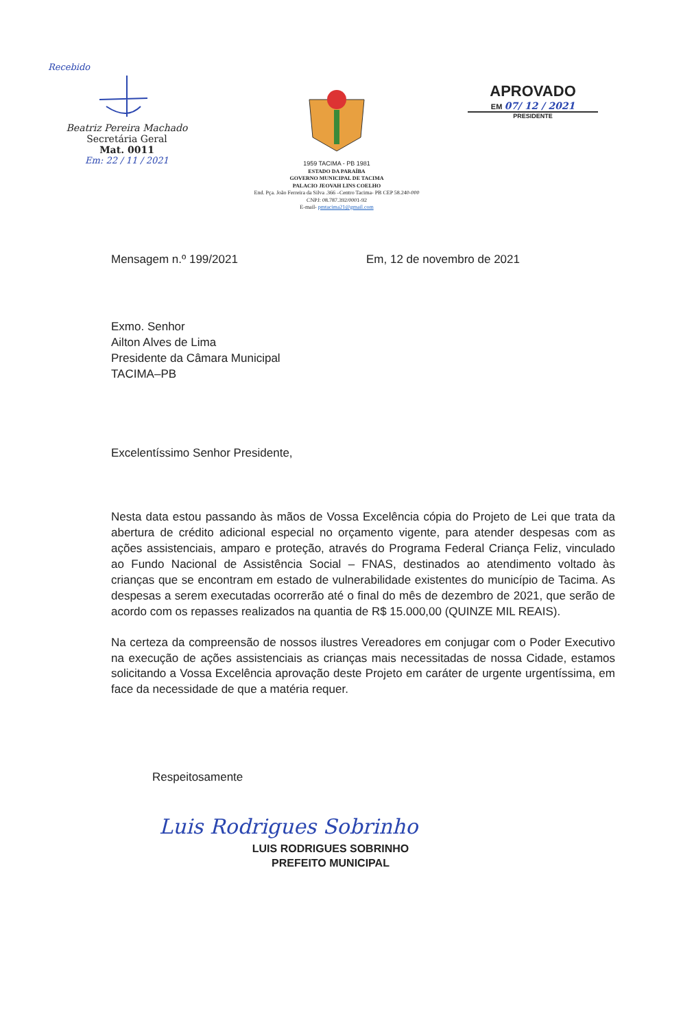Recebido
Beatriz Pereira Machado
Secretária Geral
Mat. 0011
Em: 22 / 11 / 2021
1959 TACIMA - PB 1981
ESTADO DA PARAÍBA
GOVERNO MUNICIPAL DE TACIMA
PALACIO JEOVAH LINS COELHO
End. Pça. João Ferreira da Silva .366 –Centro Tacima- PB CEP 58.240-000
CNPJ: 08.787.392/0001-92
E-mail- pmtacima21@gmail.com
APROVADO
EM 07/ 12 / 2021
PRESIDENTE
Mensagem n.º 199/2021 Em, 12 de novembro de 2021
Exmo. Senhor
Ailton Alves de Lima
Presidente da Câmara Municipal
TACIMA–PB
Excelentíssimo Senhor Presidente,
Nesta data estou passando às mãos de Vossa Excelência cópia do Projeto de Lei que trata da abertura de crédito adicional especial no orçamento vigente, para atender despesas com as ações assistenciais, amparo e proteção, através do Programa Federal Criança Feliz, vinculado ao Fundo Nacional de Assistência Social – FNAS, destinados ao atendimento voltado às crianças que se encontram em estado de vulnerabilidade existentes do município de Tacima. As despesas a serem executadas ocorrerão até o final do mês de dezembro de 2021, que serão de acordo com os repasses realizados na quantia de R$ 15.000,00 (QUINZE MIL REAIS).
Na certeza da compreensão de nossos ilustres Vereadores em conjugar com o Poder Executivo na execução de ações assistenciais as crianças mais necessitadas de nossa Cidade, estamos solicitando a Vossa Excelência aprovação deste Projeto em caráter de urgente urgentíssima, em face da necessidade de que a matéria requer.
Respeitosamente
Luis Rodrigues Sobrinho
LUIS RODRIGUES SOBRINHO
PREFEITO MUNICIPAL